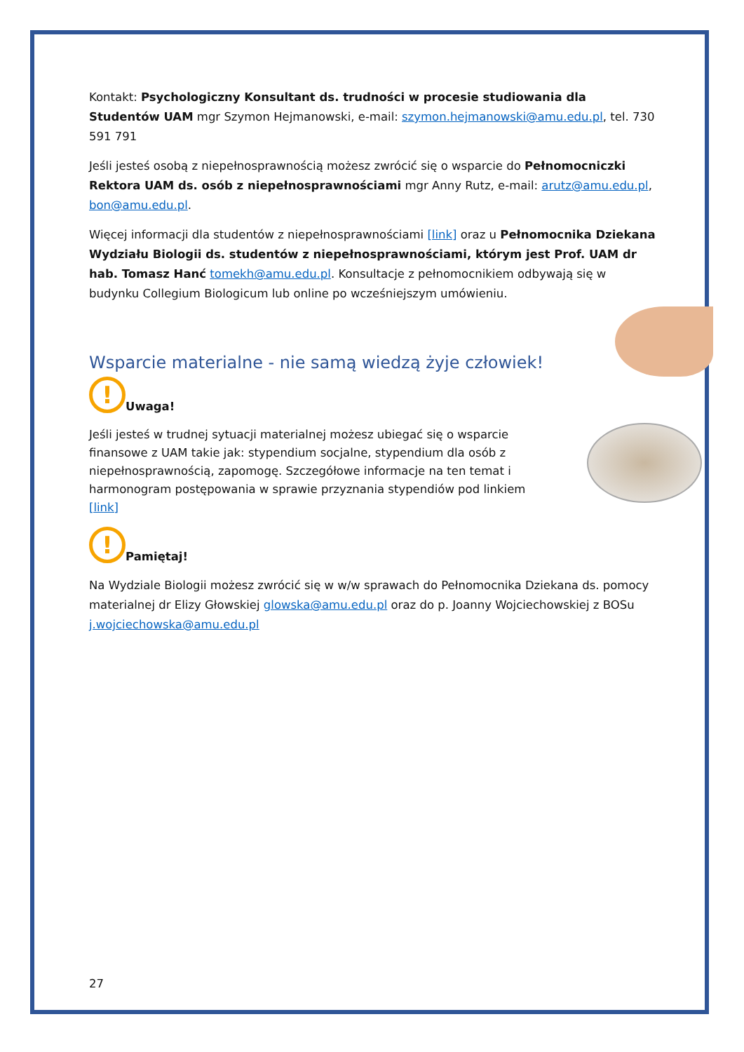Kontakt: Psychologiczny Konsultant ds. trudności w procesie studiowania dla Studentów UAM mgr Szymon Hejmanowski, e-mail: szymon.hejmanowski@amu.edu.pl, tel. 730 591 791
Jeśli jesteś osobą z niepełnosprawnością możesz zwrócić się o wsparcie do Pełnomocniczki Rektora UAM ds. osób z niepełnosprawnościami mgr Anny Rutz, e-mail: arutz@amu.edu.pl, bon@amu.edu.pl.
Więcej informacji dla studentów z niepełnosprawnościami [link] oraz u Pełnomocnika Dziekana Wydziału Biologii ds. studentów z niepełnosprawnościami, którym jest Prof. UAM dr hab. Tomasz Hanć tomekh@amu.edu.pl. Konsultacje z pełnomocnikiem odbywają się w budynku Collegium Biologicum lub online po wcześniejszym umówieniu.
Wsparcie materialne - nie samą wiedzą żyje człowiek!
!
Uwaga!
Jeśli jesteś w trudnej sytuacji materialnej możesz ubiegać się o wsparcie finansowe z UAM takie jak: stypendium socjalne, stypendium dla osób z niepełnosprawnością, zapomogę. Szczegółowe informacje na ten temat i harmonogram postępowania w sprawie przyznania stypendiów pod linkiem
[link]
!
Pamiętaj!
Na Wydziale Biologii możesz zwrócić się w w/w sprawach do Pełnomocnika Dziekana ds. pomocy materialnej dr Elizy Głowskiej glowska@amu.edu.pl oraz do p. Joanny Wojciechowskiej z BOSu j.wojciechowska@amu.edu.pl
27